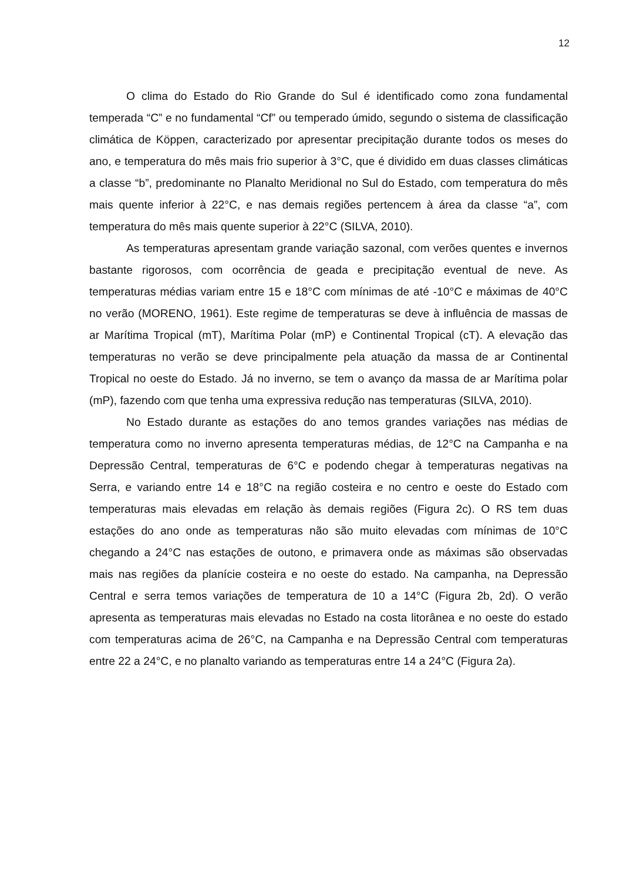12
O clima do Estado do Rio Grande do Sul é identificado como zona fundamental temperada “C” e no fundamental “Cf” ou temperado úmido, segundo o sistema de classificação climática de Köppen, caracterizado por apresentar precipitação durante todos os meses do ano, e temperatura do mês mais frio superior à 3°C, que é dividido em duas classes climáticas a classe “b”, predominante no Planalto Meridional no Sul do Estado, com temperatura do mês mais quente inferior à 22°C, e nas demais regiões pertencem à área da classe “a”, com temperatura do mês mais quente superior à 22°C (SILVA, 2010).
As temperaturas apresentam grande variação sazonal, com verões quentes e invernos bastante rigorosos, com ocorrência de geada e precipitação eventual de neve. As temperaturas médias variam entre 15 e 18°C com mínimas de até -10°C e máximas de 40°C no verão (MORENO, 1961). Este regime de temperaturas se deve à influência de massas de ar Marítima Tropical (mT), Marítima Polar (mP) e Continental Tropical (cT). A elevação das temperaturas no verão se deve principalmente pela atuação da massa de ar Continental Tropical no oeste do Estado. Já no inverno, se tem o avanço da massa de ar Marítima polar (mP), fazendo com que tenha uma expressiva redução nas temperaturas (SILVA, 2010).
No Estado durante as estações do ano temos grandes variações nas médias de temperatura como no inverno apresenta temperaturas médias, de 12°C na Campanha e na Depressão Central, temperaturas de 6°C e podendo chegar à temperaturas negativas na Serra, e variando entre 14 e 18°C na região costeira e no centro e oeste do Estado com temperaturas mais elevadas em relação às demais regiões (Figura 2c). O RS tem duas estações do ano onde as temperaturas não são muito elevadas com mínimas de 10°C chegando a 24°C nas estações de outono, e primavera onde as máximas são observadas mais nas regiões da planície costeira e no oeste do estado. Na campanha, na Depressão Central e serra temos variações de temperatura de 10 a 14°C (Figura 2b, 2d). O verão apresenta as temperaturas mais elevadas no Estado na costa litorânea e no oeste do estado com temperaturas acima de 26°C, na Campanha e na Depressão Central com temperaturas entre 22 a 24°C, e no planalto variando as temperaturas entre 14 a 24°C (Figura 2a).